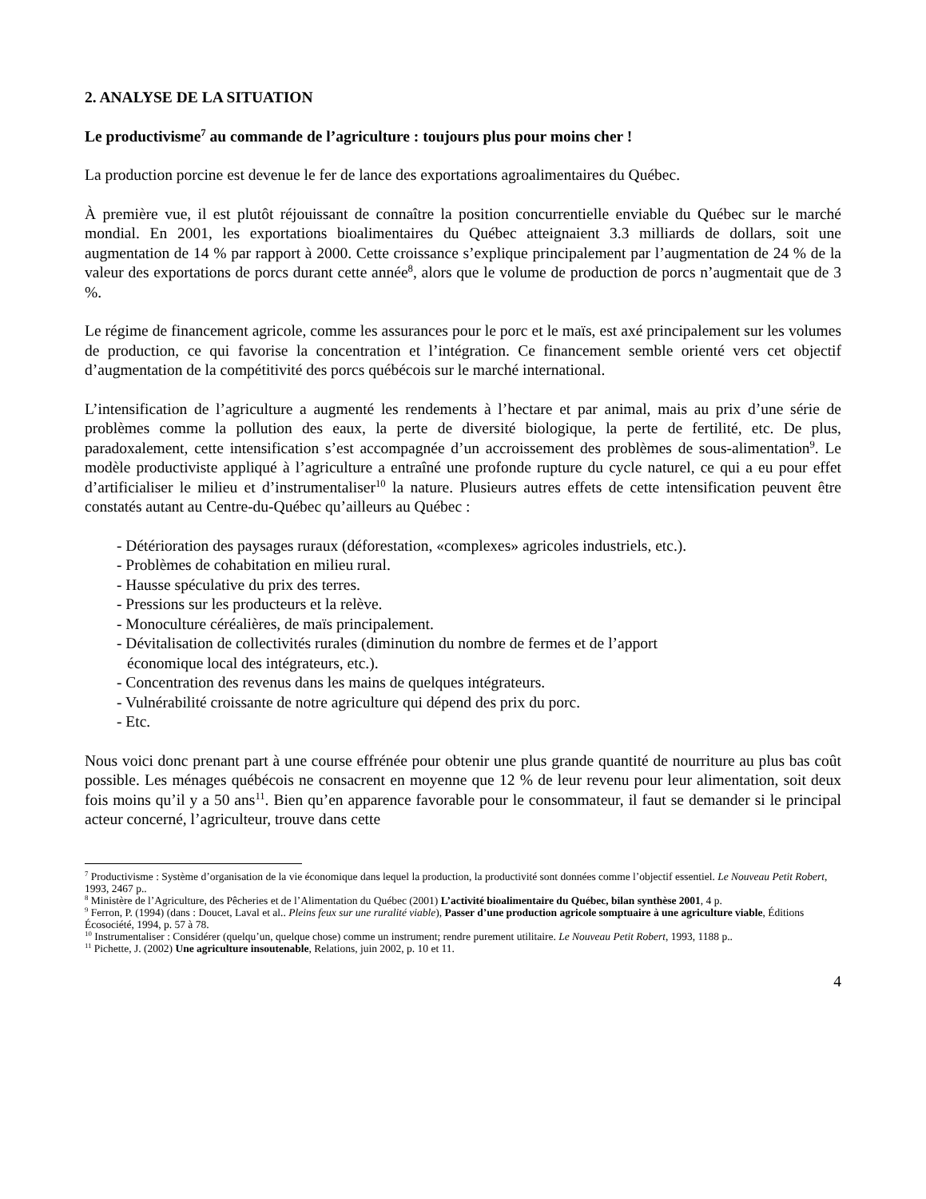2. ANALYSE DE LA SITUATION
Le productivisme<sup>7</sup> au commande de l’agriculture : toujours plus pour moins cher !
La production porcine est devenue le fer de lance des exportations agroalimentaires du Québec.
À première vue, il est plutôt réjouissant de connaître la position concurrentielle enviable du Québec sur le marché mondial. En 2001, les exportations bioalimentaires du Québec atteignaient 3.3 milliards de dollars, soit une augmentation de 14 % par rapport à 2000. Cette croissance s’explique principalement par l’augmentation de 24 % de la valeur des exportations de porcs durant cette année<sup>8</sup>, alors que le volume de production de porcs n’augmentait que de 3 %.
Le régime de financement agricole, comme les assurances pour le porc et le maïs, est axé principalement sur les volumes de production, ce qui favorise la concentration et l’intégration. Ce financement semble orienté vers cet objectif d’augmentation de la compétitivité des porcs québécois sur le marché international.
L’intensification de l’agriculture a augmenté les rendements à l’hectare et par animal, mais au prix d’une série de problèmes comme la pollution des eaux, la perte de diversité biologique, la perte de fertilité, etc. De plus, paradoxalement, cette intensification s’est accompagnée d’un accroissement des problèmes de sous-alimentation<sup>9</sup>. Le modèle productiviste appliqué à l’agriculture a entraîné une profonde rupture du cycle naturel, ce qui a eu pour effet d’artificialiser le milieu et d’instrumentaliser<sup>10</sup> la nature. Plusieurs autres effets de cette intensification peuvent être constatés autant au Centre-du-Québec qu’ailleurs au Québec :
- Détérioration des paysages ruraux (déforestation, «complexes» agricoles industriels, etc.).
- Problèmes de cohabitation en milieu rural.
- Hausse spéculative du prix des terres.
- Pressions sur les producteurs et la relève.
- Monoculture céréalières, de maïs principalement.
- Dévitalisation de collectivités rurales (diminution du nombre de fermes et de l’apport
économique local des intégrateurs, etc.).
- Concentration des revenus dans les mains de quelques intégrateurs.
- Vulnérabilité croissante de notre agriculture qui dépend des prix du porc.
- Etc.
Nous voici donc prenant part à une course effrénée pour obtenir une plus grande quantité de nourriture au plus bas coût possible. Les ménages québécois ne consacrent en moyenne que 12 % de leur revenu pour leur alimentation, soit deux fois moins qu’il y a 50 ans<sup>11</sup>. Bien qu’en apparence favorable pour le consommateur, il faut se demander si le principal acteur concerné, l’agriculteur, trouve dans cette
<sup>7</sup> Productivisme : Système d’organisation de la vie économique dans lequel la production, la productivité sont données comme l’objectif essentiel. Le Nouveau Petit Robert, 1993, 2467 p..
<sup>8</sup> Ministère de l’Agriculture, des Pêcheries et de l’Alimentation du Québec (2001) L’activité bioalimentaire du Québec, bilan synthèse 2001, 4 p.
<sup>9</sup> Ferron, P. (1994) (dans : Doucet, Laval et al.. Pleins feux sur une ruralité viable), Passer d’une production agricole somptuaire à une agriculture viable, Éditions Écosociété, 1994, p. 57 à 78.
<sup>10</sup> Instrumentaliser : Considérer (quelqu’un, quelque chose) comme un instrument; rendre purement utilitaire. Le Nouveau Petit Robert, 1993, 1188 p..
<sup>11</sup> Pichette, J. (2002) Une agriculture insoutenable, Relations, juin 2002, p. 10 et 11.
4